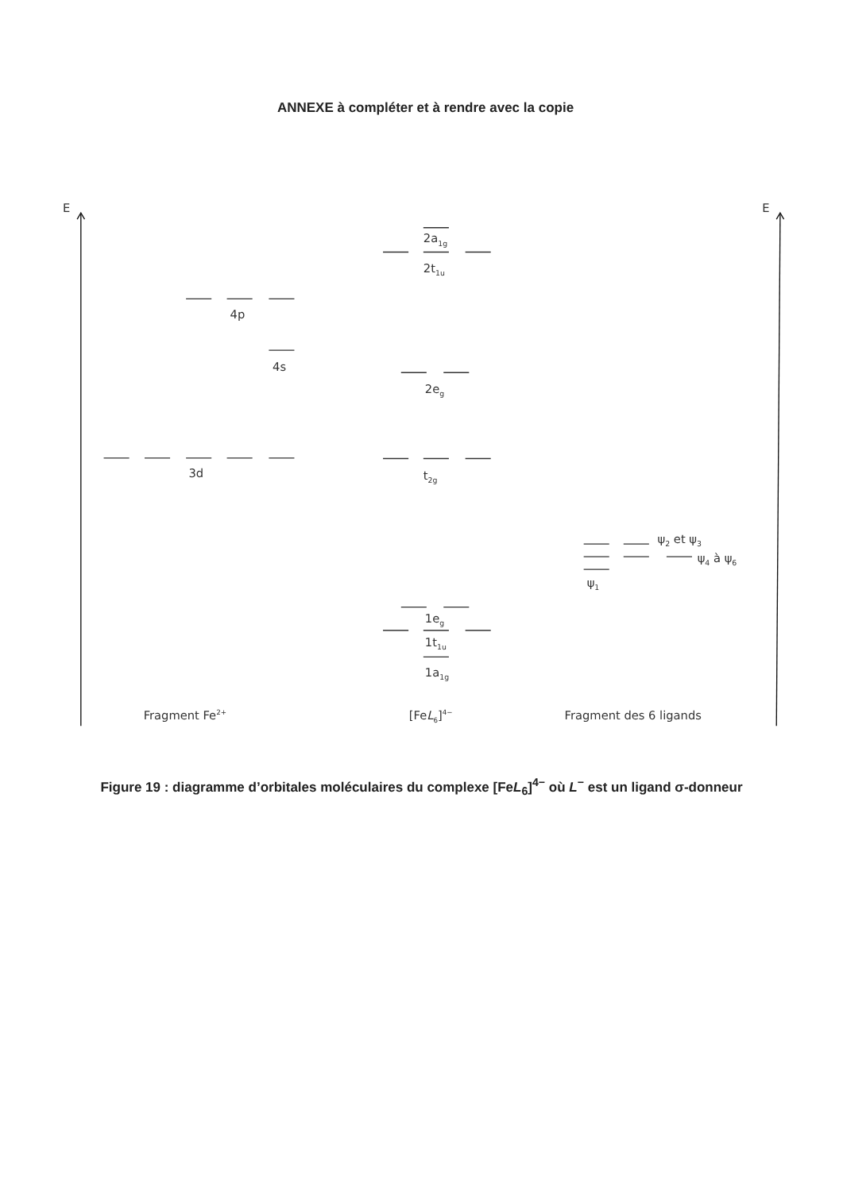ANNEXE à compléter et à rendre avec la copie
E
E
2a1g
2t1u
4p
4s
2eg
3d
t2g
ψ2 et ψ3
ψ4 à ψ6
ψ1
1eg
1t1u
1a1g
Fragment Fe2+
[FeL6]4−
Fragment des 6 ligands
Figure 19 : diagramme d’orbitales moléculaires du complexe [FeL<sub>6</sub>]<sup>4−</sup> où L<sup>−</sup> est un ligand σ-donneur